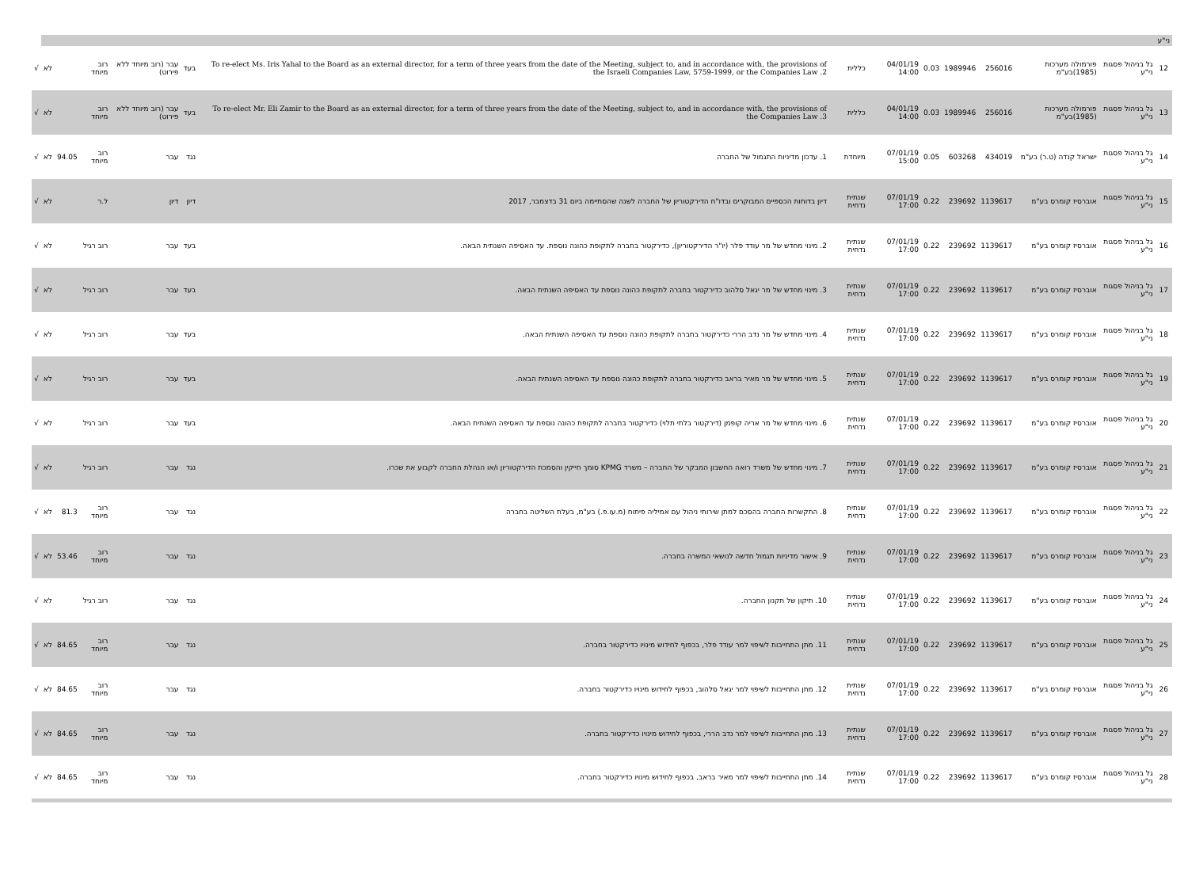| ני"ע | | | | | | | | | | | | | | |
| 12 | גל בניהול פסגות ני"ע | פורמולה מערכות (1985)בע"מ | 256016 | 1989946 | 0.03 | 04/01/19 14:00 | כללית | To re-elect Ms. Iris Yahal to the Board as an external director, for a term of three years from the date of the Meeting, subject to, and in accordance with, the provisions of the Israeli Companies Law, 5759-1999, or the Companies Law .2 | בעד | עבר (רוב מיוחד ללא פירוט) | רוב מיוחד | | לא | √ |
| 13 | גל בניהול פסגות ני"ע | פורמולה מערכות (1985)בע"מ | 256016 | 1989946 | 0.03 | 04/01/19 14:00 | כללית | To re-elect Mr. Eli Zamir to the Board as an external director, for a term of three years from the date of the Meeting, subject to, and in accordance with, the provisions of the Companies Law .3 | בעד | עבר (רוב מיוחד ללא פירוט) | רוב מיוחד | | לא | √ |
| 14 | גל בניהול פסגות ני"ע | ישראל קנדה (ט.ר) בע"מ | 434019 | 603268 | 0.05 | 07/01/19 15:00 | מיוחדת | 1. עדכון מדיניות התגמול של החברה | נגד | עבר | רוב מיוחד | 94.05 | לא | √ |
| 15 | גל בניהול פסגות ני"ע | אוברסיז קומרס בע"מ | 1139617 | 239692 | 0.22 | 07/01/19 17:00 | שנתית נדחית | דיון בדוחות הכספיים המבוקרים ובדו"ח הדירקטוריון של החברה לשנה שהסתיימה ביום 31 בדצמבר, 2017 | דיון | דיון | ל.ר | | לא | √ |
| 16 | גל בניהול פסגות ני"ע | אוברסיז קומרס בע"מ | 1139617 | 239692 | 0.22 | 07/01/19 17:00 | שנתית נדחית | 2. מינוי מחדש של מר עודד פלר (יו"ר הדירקטוריון), כדירקטור בחברה לתקופת כהונה נוספת. עד האסיפה השנתית הבאה. | בעד | עבר | רוב רגיל | | לא | √ |
| 17 | גל בניהול פסגות ני"ע | אוברסיז קומרס בע"מ | 1139617 | 239692 | 0.22 | 07/01/19 17:00 | שנתית נדחית | 3. מינוי מחדש של מר יגאל סלהוב כדירקטור בחברה לתקופת כהונה נוספת עד האסיפה השנתית הבאה. | בעד | עבר | רוב רגיל | | לא | √ |
| 18 | גל בניהול פסגות ני"ע | אוברסיז קומרס בע"מ | 1139617 | 239692 | 0.22 | 07/01/19 17:00 | שנתית נדחית | 4. מינוי מחדש של מר נדב הררי כדירקטור בחברה לתקופת כהונה נוספת עד האסיפה השנתית הבאה. | בעד | עבר | רוב רגיל | | לא | √ |
| 19 | גל בניהול פסגות ני"ע | אוברסיז קומרס בע"מ | 1139617 | 239692 | 0.22 | 07/01/19 17:00 | שנתית נדחית | 5. מינוי מחדש של מר מאיר בראב כדירקטור בחברה לתקופת כהונה נוספת עד האסיפה השנתית הבאה. | בעד | עבר | רוב רגיל | | לא | √ |
| 20 | גל בניהול פסגות ני"ע | אוברסיז קומרס בע"מ | 1139617 | 239692 | 0.22 | 07/01/19 17:00 | שנתית נדחית | 6. מינוי מחדש של מר אריה קופמן (דירקטור בלתי תלוי) כדירקטור בחברה לתקופת כהונה נוספת עד האסיפה השנתית הבאה. | בעד | עבר | רוב רגיל | | לא | √ |
| 21 | גל בניהול פסגות ני"ע | אוברסיז קומרס בע"מ | 1139617 | 239692 | 0.22 | 07/01/19 17:00 | שנתית נדחית | 7. מינוי מחדש של משרד רואה החשבון המבקר של החברה – משרד KPMG סומך חייקין והסמכת הדירקטוריון ו/או הנהלת החברה לקבוע את שכרו. | נגד | עבר | רוב רגיל | | לא | √ |
| 22 | גל בניהול פסגות ני"ע | אוברסיז קומרס בע"מ | 1139617 | 239692 | 0.22 | 07/01/19 17:00 | שנתית נדחית | 8. התקשרות החברה בהסכם למתן שירותי ניהול עם אמיליה פיתוח (מ.עו.פ.) בע"מ, בעלת השליטה בחברה | נגד | עבר | רוב מיוחד | 81.3 | לא | √ |
| 23 | גל בניהול פסגות ני"ע | אוברסיז קומרס בע"מ | 1139617 | 239692 | 0.22 | 07/01/19 17:00 | שנתית נדחית | 9. אישור מדיניות תגמול חדשה לנושאי המשרה בחברה. | נגד | עבר | רוב מיוחד | 53.46 | לא | √ |
| 24 | גל בניהול פסגות ני"ע | אוברסיז קומרס בע"מ | 1139617 | 239692 | 0.22 | 07/01/19 17:00 | שנתית נדחית | 10. תיקון של תקנון החברה. | נגד | עבר | רוב רגיל | | לא | √ |
| 25 | גל בניהול פסגות ני"ע | אוברסיז קומרס בע"מ | 1139617 | 239692 | 0.22 | 07/01/19 17:00 | שנתית נדחית | 11. מתן התחייבות לשיפוי למר עודד פלר, בכפוף לחידוש מינויו כדירקטור בחברה. | נגד | עבר | רוב מיוחד | 84.65 | לא | √ |
| 26 | גל בניהול פסגות ני"ע | אוברסיז קומרס בע"מ | 1139617 | 239692 | 0.22 | 07/01/19 17:00 | שנתית נדחית | 12. מתן התחייבות לשיפוי למר יגאל סלהוב, בכפוף לחידוש מינויו כדירקטור בחברה. | נגד | עבר | רוב מיוחד | 84.65 | לא | √ |
| 27 | גל בניהול פסגות ני"ע | אוברסיז קומרס בע"מ | 1139617 | 239692 | 0.22 | 07/01/19 17:00 | שנתית נדחית | 13. מתן התחייבות לשיפוי למר נדב הררי, בכפוף לחידוש מינויו כדירקטור בחברה. | נגד | עבר | רוב מיוחד | 84.65 | לא | √ |
| 28 | גל בניהול פסגות ני"ע | אוברסיז קומרס בע"מ | 1139617 | 239692 | 0.22 | 07/01/19 17:00 | שנתית נדחית | 14. מתן התחייבות לשיפוי למר מאיר בראב, בכפוף לחידוש מינויו כדירקטור בחברה. | נגד | עבר | רוב מיוחד | 84.65 | לא | √ |